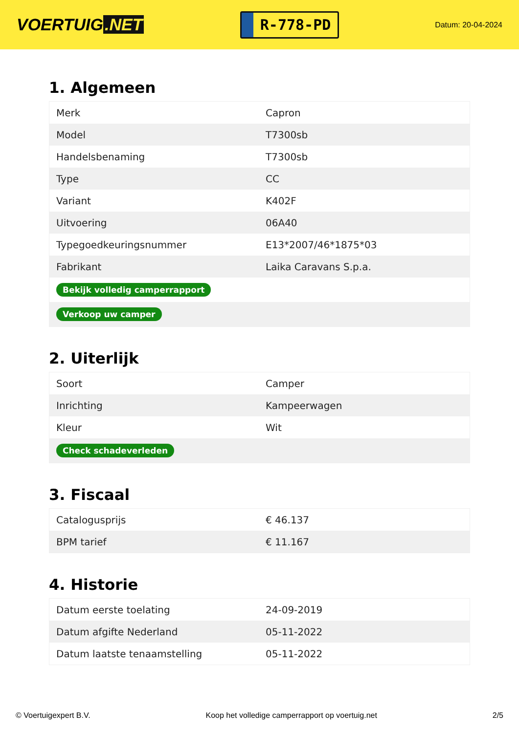VOERTUIG.NET
R-778-PD
Datum: 20-04-2024
1. Algemeen
| Merk | Capron |
| Model | T7300sb |
| Handelsbenaming | T7300sb |
| Type | CC |
| Variant | K402F |
| Uitvoering | 06A40 |
| Typegoedkeuringsnummer | E13*2007/46*1875*03 |
| Fabrikant | Laika Caravans S.p.a. |
| Bekijk volledig camperrapport | |
| Verkoop uw camper | |
2. Uiterlijk
| Soort | Camper |
| Inrichting | Kampeerwagen |
| Kleur | Wit |
| Check schadeverleden | |
3. Fiscaal
| Catalogusprijs | € 46.137 |
| BPM tarief | € 11.167 |
4. Historie
| Datum eerste toelating | 24-09-2019 |
| Datum afgifte Nederland | 05-11-2022 |
| Datum laatste tenaamstelling | 05-11-2022 |
© Voertuigexpert B.V. Koop het volledige camperrapport op voertuig.net 2/5